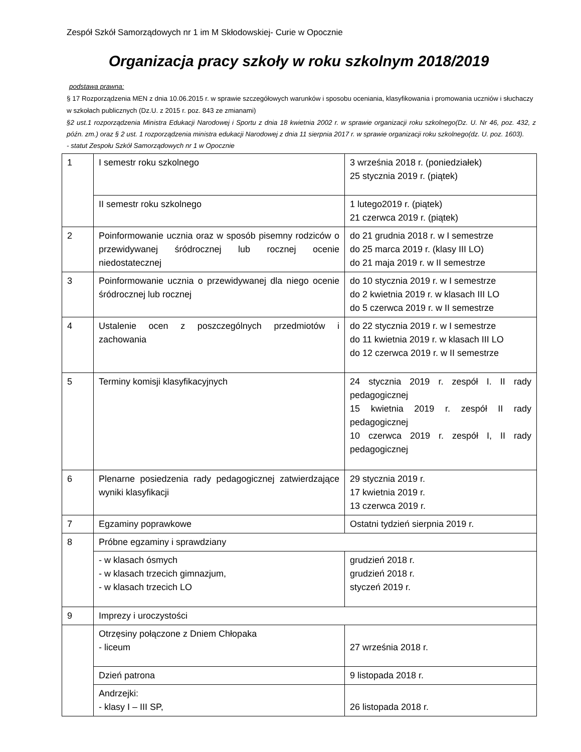Zespół Szkół Samorządowych nr 1 im M Skłodowskiej- Curie w Opocznie
Organizacja pracy szkoły w roku szkolnym 2018/2019
podstawa prawna:
§ 17 Rozporządzenia MEN z dnia 10.06.2015 r. w sprawie szczegółowych warunków i sposobu oceniania, klasyfikowania i promowania uczniów i słuchaczy w szkołach publicznych (Dz.U. z 2015 r. poz. 843 ze zmianami)
§2 ust.1 rozporządzenia Ministra Edukacji Narodowej i Sportu z dnia 18 kwietnia 2002 r. w sprawie organizacji roku szkolnego(Dz. U. Nr 46, poz. 432, z późn. zm.) oraz § 2 ust. 1 rozporządzenia ministra edukacji Narodowej z dnia 11 sierpnia 2017 r. w sprawie organizacji roku szkolnego(dz. U. poz. 1603).
- statut Zespołu Szkół Samorządowych nr 1 w Opocznie
| 1 | I semestr roku szkolnego | 3 września 2018 r. (poniedziałek) 25 stycznia 2019 r. (piątek) |
| | II semestr roku szkolnego | 1 lutego2019 r. (piątek) 21 czerwca 2019 r. (piątek) |
| 2 | Poinformowanie ucznia oraz w sposób pisemny rodziców o przewidywanej śródrocznej lub rocznej ocenie niedostatecznej | do 21 grudnia 2018 r. w I semestrze do 25 marca 2019 r. (klasy III LO) do 21 maja 2019 r. w II semestrze |
| 3 | Poinformowanie ucznia o przewidywanej dla niego ocenie śródrocznej lub rocznej | do 10 stycznia 2019 r. w I semestrze do 2 kwietnia 2019 r. w klasach III LO do 5 czerwca 2019 r. w II semestrze |
| 4 | Ustalenie ocen z poszczególnych przedmiotów i zachowania | do 22 stycznia 2019 r. w I semestrze do 11 kwietnia 2019 r. w klasach III LO do 12 czerwca 2019 r. w II semestrze |
| 5 | Terminy komisji klasyfikacyjnych | 24 stycznia 2019 r. zespół I. II rady pedagogicznej 15 kwietnia 2019 r. zespół II rady pedagogicznej 10 czerwca 2019 r. zespół I, II rady pedagogicznej |
| 6 | Plenarne posiedzenia rady pedagogicznej zatwierdzające wyniki klasyfikacji | 29 stycznia 2019 r. 17 kwietnia 2019 r. 13 czerwca 2019 r. |
| 7 | Egzaminy poprawkowe | Ostatni tydzień sierpnia 2019 r. |
| 8 | Próbne egzaminy i sprawdziany | |
| | - w klasach ósmych - w klasach trzecich gimnazjum, - w klasach trzecich LO | grudzień 2018 r. grudzień 2018 r. styczeń 2019 r. |
| 9 | Imprezy i uroczystości | |
| | Otrzęsiny połączone z Dniem Chłopaka - liceum | 27 września 2018 r. |
| | Dzień patrona | 9 listopada 2018 r. |
| | Andrzejki: - klasy I – III SP, | 26 listopada 2018 r. |